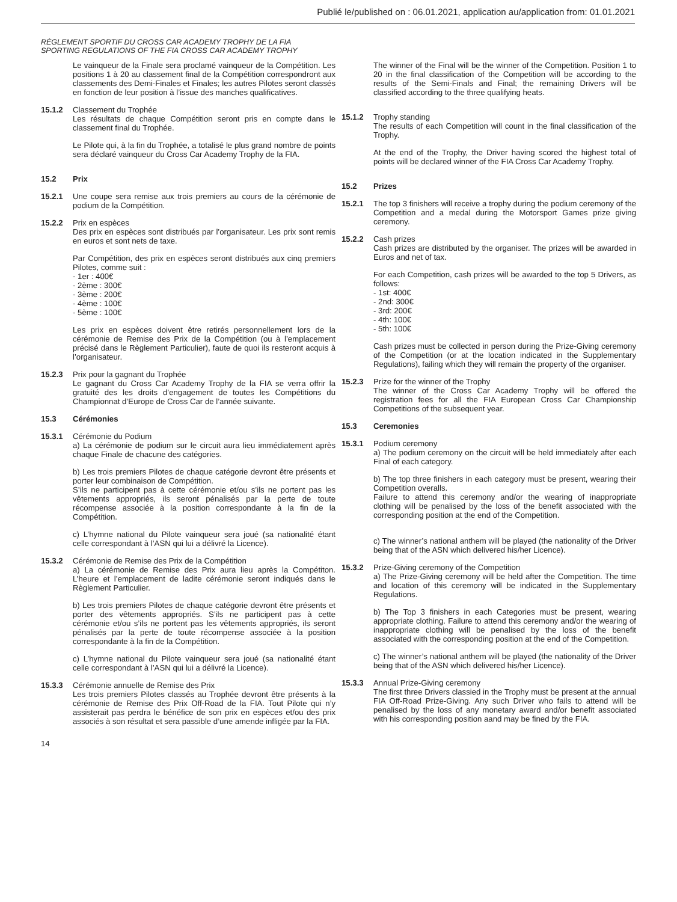Publié le/published on : 06.01.2021, application au/application from: 01.01.2021
RÈGLEMENT SPORTIF DU CROSS CAR ACADEMY TROPHY DE LA FIA
SPORTING REGULATIONS OF THE FIA CROSS CAR ACADEMY TROPHY
Le vainqueur de la Finale sera proclamé vainqueur de la Compétition. Les positions 1 à 20 au classement final de la Compétition correspondront aux classements des Demi-Finales et Finales; les autres Pilotes seront classés en fonction de leur position à l’issue des manches qualificatives.
15.1.2 Classement du Trophée
Les résultats de chaque Compétition seront pris en compte dans le classement final du Trophée.
Le Pilote qui, à la fin du Trophée, a totalisé le plus grand nombre de points sera déclaré vainqueur du Cross Car Academy Trophy de la FIA.
15.2 Prix
15.2.1 Une coupe sera remise aux trois premiers au cours de la cérémonie de podium de la Compétition.
15.2.2 Prix en espèces
Des prix en espèces sont distribués par l’organisateur. Les prix sont remis en euros et sont nets de taxe.
Par Compétition, des prix en espèces seront distribués aux cinq premiers Pilotes, comme suit :
- 1er : 400€
- 2ème : 300€
- 3ème : 200€
- 4ème : 100€
- 5ème : 100€
Les prix en espèces doivent être retirés personnellement lors de la cérémonie de Remise des Prix de la Compétition (ou à l’emplacement précisé dans le Règlement Particulier), faute de quoi ils resteront acquis à l’organisateur.
15.2.3 Prix pour la gagnant du Trophée
Le gagnant du Cross Car Academy Trophy de la FIA se verra offrir la gratuité des les droits d’engagement de toutes les Compétitions du Championnat d’Europe de Cross Car de l’année suivante.
15.3 Cérémonies
15.3.1 Cérémonie du Podium
a) La cérémonie de podium sur le circuit aura lieu immédiatement après chaque Finale de chacune des catégories.
b) Les trois premiers Pilotes de chaque catégorie devront être présents et porter leur combinaison de Compétition.
S’ils ne participent pas à cette cérémonie et/ou s’ils ne portent pas les vêtements appropriés, ils seront pénalisés par la perte de toute récompense associée à la position correspondante à la fin de la Compétition.
c) L’hymne national du Pilote vainqueur sera joué (sa nationalité étant celle correspondant à l’ASN qui lui a délivré la Licence).
15.3.2 Cérémonie de Remise des Prix de la Compétition
a) La cérémonie de Remise des Prix aura lieu après la Compétiton. L’heure et l’emplacement de ladite cérémonie seront indiqués dans le Règlement Particulier.
b) Les trois premiers Pilotes de chaque catégorie devront être présents et porter des vêtements appropriés. S’ils ne participent pas à cette cérémonie et/ou s’ils ne portent pas les vêtements appropriés, ils seront pénalisés par la perte de toute récompense associée à la position correspondante à la fin de la Compétition.
c) L’hymne national du Pilote vainqueur sera joué (sa nationalité étant celle correspondant à l’ASN qui lui a délivré la Licence).
15.3.3 Cérémonie annuelle de Remise des Prix
Les trois premiers Pilotes classés au Trophée devront être présents à la cérémonie de Remise des Prix Off-Road de la FIA. Tout Pilote qui n’y assisterait pas perdra le bénéfice de son prix en espèces et/ou des prix associés à son résultat et sera passible d’une amende infligée par la FIA.
The winner of the Final will be the winner of the Competition. Position 1 to 20 in the final classification of the Competition will be according to the results of the Semi-Finals and Final; the remaining Drivers will be classified according to the three qualifying heats.
15.1.2 Trophy standing
The results of each Competition will count in the final classification of the Trophy.
At the end of the Trophy, the Driver having scored the highest total of points will be declared winner of the FIA Cross Car Academy Trophy.
15.2 Prizes
15.2.1 The top 3 finishers will receive a trophy during the podium ceremony of the Competition and a medal during the Motorsport Games prize giving ceremony.
15.2.2 Cash prizes
Cash prizes are distributed by the organiser. The prizes will be awarded in Euros and net of tax.
For each Competition, cash prizes will be awarded to the top 5 Drivers, as follows:
- 1st: 400€
- 2nd: 300€
- 3rd: 200€
- 4th: 100€
- 5th: 100€
Cash prizes must be collected in person during the Prize-Giving ceremony of the Competition (or at the location indicated in the Supplementary Regulations), failing which they will remain the property of the organiser.
15.2.3 Prize for the winner of the Trophy
The winner of the Cross Car Academy Trophy will be offered the registration fees for all the FIA European Cross Car Championship Competitions of the subsequent year.
15.3 Ceremonies
15.3.1 Podium ceremony
a) The podium ceremony on the circuit will be held immediately after each Final of each category.
b) The top three finishers in each category must be present, wearing their Competition overalls.
Failure to attend this ceremony and/or the wearing of inappropriate clothing will be penalised by the loss of the benefit associated with the corresponding position at the end of the Competition.
c) The winner’s national anthem will be played (the nationality of the Driver being that of the ASN which delivered his/her Licence).
15.3.2 Prize-Giving ceremony of the Competition
a) The Prize-Giving ceremony will be held after the Competition. The time and location of this ceremony will be indicated in the Supplementary Regulations.
b) The Top 3 finishers in each Categories must be present, wearing appropriate clothing. Failure to attend this ceremony and/or the wearing of inappropriate clothing will be penalised by the loss of the benefit associated with the corresponding position at the end of the Competition.
c) The winner’s national anthem will be played (the nationality of the Driver being that of the ASN which delivered his/her Licence).
15.3.3 Annual Prize-Giving ceremony
The first three Drivers classied in the Trophy must be present at the annual FIA Off-Road Prize-Giving. Any such Driver who fails to attend will be penalised by the loss of any monetary award and/or benefit associated with his corresponding position aand may be fined by the FIA.
14